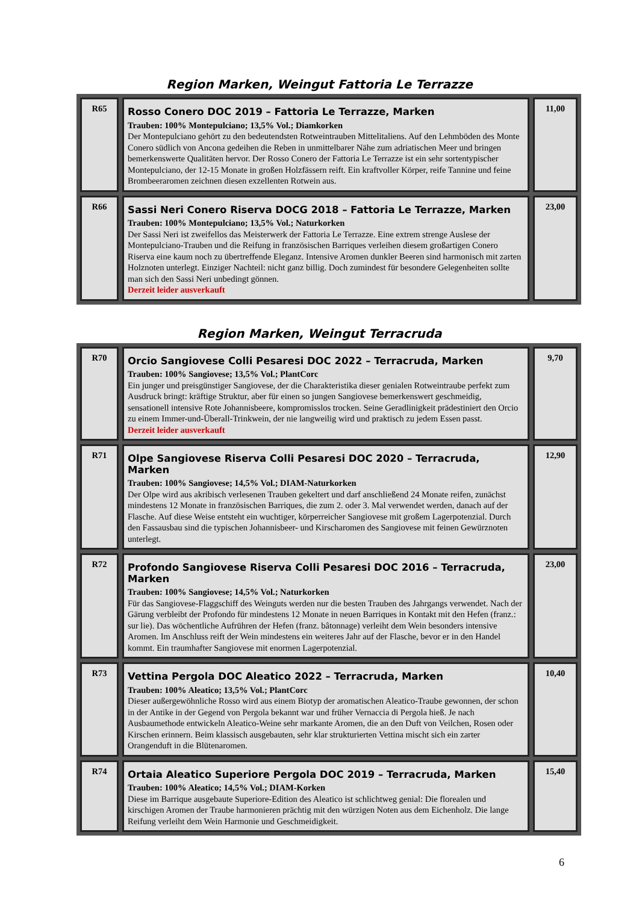Region Marken, Weingut Fattoria Le Terrazze
| R65 | Rosso Conero DOC 2019 – Fattoria Le Terrazze, Marken Trauben: 100% Montepulciano; 13,5% Vol.; Diamkorken Der Montepulciano gehört zu den bedeutendsten Rotweintrauben Mittelitaliens. Auf den Lehmböden des Monte Conero südlich von Ancona gedeihen die Reben in unmittelbarer Nähe zum adriatischen Meer und bringen bemerkenswerte Qualitäten hervor. Der Rosso Conero der Fattoria Le Terrazze ist ein sehr sortentypischer Montepulciano, der 12-15 Monate in großen Holzfässern reift. Ein kraftvoller Körper, reife Tannine und feine Brombeeraromen zeichnen diesen exzellenten Rotwein aus. | 11,00 |
| R66 | Sassi Neri Conero Riserva DOCG 2018 – Fattoria Le Terrazze, Marken Trauben: 100% Montepulciano; 13,5% Vol.; Naturkorken Der Sassi Neri ist zweifellos das Meisterwerk der Fattoria Le Terrazze. Eine extrem strenge Auslese der Montepulciano-Trauben und die Reifung in französischen Barriques verleihen diesem großartigen Conero Riserva eine kaum noch zu übertreffende Eleganz. Intensive Aromen dunkler Beeren sind harmonisch mit zarten Holznoten unterlegt. Einziger Nachteil: nicht ganz billig. Doch zumindest für besondere Gelegenheiten sollte man sich den Sassi Neri unbedingt gönnen. Derzeit leider ausverkauft | 23,00 |
Region Marken, Weingut Terracruda
| R70 | Orcio Sangiovese Colli Pesaresi DOC 2022 – Terracruda, Marken Trauben: 100% Sangiovese; 13,5% Vol.; PlantCorc Ein junger und preisgünstiger Sangiovese, der die Charakteristika dieser genialen Rotweintraube perfekt zum Ausdruck bringt: kräftige Struktur, aber für einen so jungen Sangiovese bemerkenswert geschmeidig, sensationell intensive Rote Johannisbeere, kompromisslos trocken. Seine Geradlinigkeit prädestiniert den Orcio zu einem Immer-und-Überall-Trinkwein, der nie langweilig wird und praktisch zu jedem Essen passt. Derzeit leider ausverkauft | 9,70 |
| R71 | Olpe Sangiovese Riserva Colli Pesaresi DOC 2020 – Terracruda, Marken Trauben: 100% Sangiovese; 14,5% Vol.; DIAM-Naturkorken Der Olpe wird aus akribisch verlesenen Trauben gekeltert und darf anschließend 24 Monate reifen, zunächst mindestens 12 Monate in französischen Barriques, die zum 2. oder 3. Mal verwendet werden, danach auf der Flasche. Auf diese Weise entsteht ein wuchtiger, körperreicher Sangiovese mit großem Lagerpotenzial. Durch den Fassausbau sind die typischen Johannisbeer- und Kirscharomen des Sangiovese mit feinen Gewürznoten unterlegt. | 12,90 |
| R72 | Profondo Sangiovese Riserva Colli Pesaresi DOC 2016 – Terracruda, Marken Trauben: 100% Sangiovese; 14,5% Vol.; Naturkorken Für das Sangiovese-Flaggschiff des Weinguts werden nur die besten Trauben des Jahrgangs verwendet. Nach der Gärung verbleibt der Profondo für mindestens 12 Monate in neuen Barriques in Kontakt mit den Hefen (franz.: sur lie). Das wöchentliche Aufrühren der Hefen (franz. bâtonnage) verleiht dem Wein besonders intensive Aromen. Im Anschluss reift der Wein mindestens ein weiteres Jahr auf der Flasche, bevor er in den Handel kommt. Ein traumhafter Sangiovese mit enormen Lagerpotenzial. | 23,00 |
| R73 | Vettina Pergola DOC Aleatico 2022 – Terracruda, Marken Trauben: 100% Aleatico; 13,5% Vol.; PlantCorc Dieser außergewöhnliche Rosso wird aus einem Biotyp der aromatischen Aleatico-Traube gewonnen, der schon in der Antike in der Gegend von Pergola bekannt war und früher Vernaccia di Pergola hieß. Je nach Ausbaumethode entwickeln Aleatico-Weine sehr markante Aromen, die an den Duft von Veilchen, Rosen oder Kirschen erinnern. Beim klassisch ausgebauten, sehr klar strukturierten Vettina mischt sich ein zarter Orangenduft in die Blütenaromen. | 10,40 |
| R74 | Ortaia Aleatico Superiore Pergola DOC 2019 – Terracruda, Marken Trauben: 100% Aleatico; 14,5% Vol.; DIAM-Korken Diese im Barrique ausgebaute Superiore-Edition des Aleatico ist schlichtweg genial: Die florealen und kirschigen Aromen der Traube harmonieren prächtig mit den würzigen Noten aus dem Eichenholz. Die lange Reifung verleiht dem Wein Harmonie und Geschmeidigkeit. | 15,40 |
6